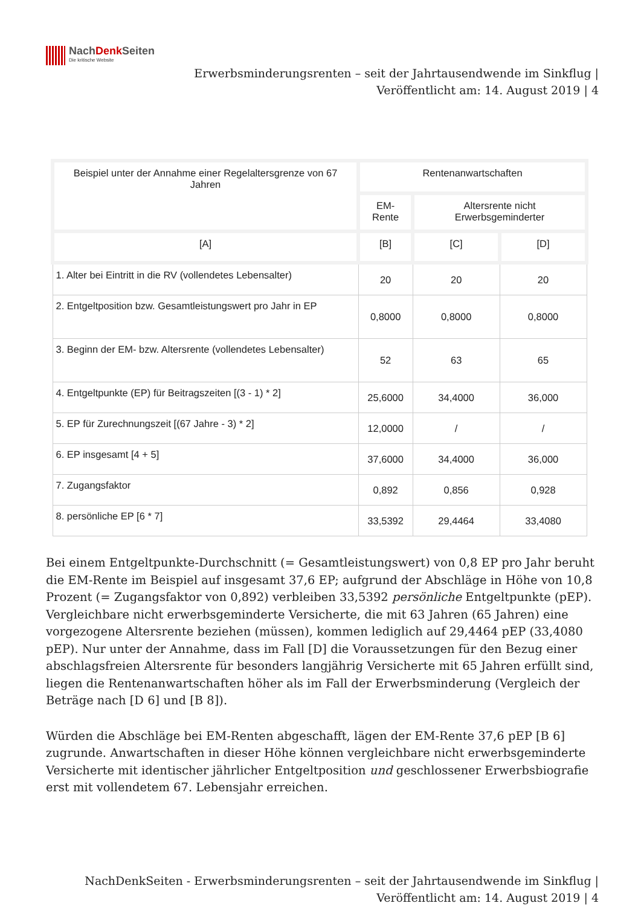NachDenk Seiten
Die kritische Website
Erwerbsminderungsrenten – seit der Jahrtausendwende im Sinkflug |
Veröffentlicht am: 14. August 2019 | 4
| Beispiel unter der Annahme einer Regelaltersgrenze von 67 Jahren | Rentenanwartschaften | | |
| --- | --- | --- | --- |
| | EM-Rente | Altersrente nicht Erwerbsgeminderter | |
| [A] | [B] | [C] | [D] |
| 1. Alter bei Eintritt in die RV (vollendetes Lebensalter) | 20 | 20 | 20 |
| 2. Entgeltposition bzw. Gesamtleistungswert pro Jahr in EP | 0,8000 | 0,8000 | 0,8000 |
| 3. Beginn der EM- bzw. Altersrente (vollendetes Lebensalter) | 52 | 63 | 65 |
| 4. Entgeltpunkte (EP) für Beitragszeiten [(3 - 1) * 2] | 25,6000 | 34,4000 | 36,000 |
| 5. EP für Zurechnungszeit [(67 Jahre - 3) * 2] | 12,0000 | / | / |
| 6. EP insgesamt [4 + 5] | 37,6000 | 34,4000 | 36,000 |
| 7. Zugangsfaktor | 0,892 | 0,856 | 0,928 |
| 8. persönliche EP [6 * 7] | 33,5392 | 29,4464 | 33,4080 |
Bei einem Entgeltpunkte-Durchschnitt (= Gesamtleistungswert) von 0,8 EP pro Jahr beruht die EM-Rente im Beispiel auf insgesamt 37,6 EP; aufgrund der Abschläge in Höhe von 10,8 Prozent (= Zugangsfaktor von 0,892) verbleiben 33,5392 persönliche Entgeltpunkte (pEP). Vergleichbare nicht erwerbsgeminderte Versicherte, die mit 63 Jahren (65 Jahren) eine vorgezogene Altersrente beziehen (müssen), kommen lediglich auf 29,4464 pEP (33,4080 pEP). Nur unter der Annahme, dass im Fall [D] die Voraussetzungen für den Bezug einer abschlagsfreien Altersrente für besonders langjährig Versicherte mit 65 Jahren erfüllt sind, liegen die Rentenanwartschaften höher als im Fall der Erwerbsminderung (Vergleich der Beträge nach [D 6] und [B 8]).
Würden die Abschläge bei EM-Renten abgeschafft, lägen der EM-Rente 37,6 pEP [B 6] zugrunde. Anwartschaften in dieser Höhe können vergleichbare nicht erwerbsgeminderte Versicherte mit identischer jährlicher Entgeltposition und geschlossener Erwerbsbiografie erst mit vollendetem 67. Lebensjahr erreichen.
NachDenkSeiten - Erwerbsminderungsrenten – seit der Jahrtausendwende im Sinkflug |
Veröffentlicht am: 14. August 2019 | 4